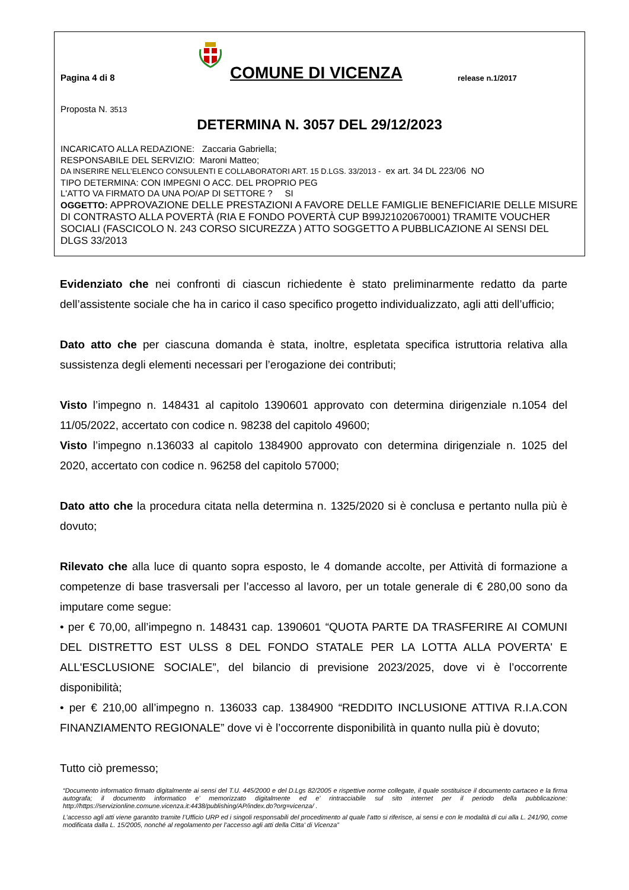Pagina 4 di 8
COMUNE DI VICENZA
release n.1/2017
Proposta N. 3513
DETERMINA N. 3057 DEL 29/12/2023
INCARICATO ALLA REDAZIONE: Zaccaria Gabriella;
RESPONSABILE DEL SERVIZIO: Maroni Matteo;
DA INSERIRE NELL’ELENCO CONSULENTI E COLLABORATORI ART. 15 D.LGS. 33/2013 - ex art. 34 DL 223/06 NO
TIPO DETERMINA: CON IMPEGNI O ACC. DEL PROPRIO PEG
L'ATTO VA FIRMATO DA UNA PO/AP DI SETTORE ? SI
OGGETTO: APPROVAZIONE DELLE PRESTAZIONI A FAVORE DELLE FAMIGLIE BENEFICIARIE DELLE MISURE DI CONTRASTO ALLA POVERTÀ (RIA E FONDO POVERTÀ CUP B99J21020670001) TRAMITE VOUCHER SOCIALI (FASCICOLO N. 243 CORSO SICUREZZA ) ATTO SOGGETTO A PUBBLICAZIONE AI SENSI DEL DLGS 33/2013
Evidenziato che nei confronti di ciascun richiedente è stato preliminarmente redatto da parte dell’assistente sociale che ha in carico il caso specifico progetto individualizzato, agli atti dell’ufficio;
Dato atto che per ciascuna domanda è stata, inoltre, espletata specifica istruttoria relativa alla sussistenza degli elementi necessari per l’erogazione dei contributi;
Visto l’impegno n. 148431 al capitolo 1390601 approvato con determina dirigenziale n.1054 del 11/05/2022, accertato con codice n. 98238 del capitolo 49600;
Visto l’impegno n.136033 al capitolo 1384900 approvato con determina dirigenziale n. 1025 del 2020, accertato con codice n. 96258 del capitolo 57000;
Dato atto che la procedura citata nella determina n. 1325/2020 si è conclusa e pertanto nulla più è dovuto;
Rilevato che alla luce di quanto sopra esposto, le 4 domande accolte, per Attività di formazione a competenze di base trasversali per l’accesso al lavoro, per un totale generale di € 280,00 sono da imputare come segue:
• per € 70,00, all’impegno n. 148431 cap. 1390601 “QUOTA PARTE DA TRASFERIRE AI COMUNI DEL DISTRETTO EST ULSS 8 DEL FONDO STATALE PER LA LOTTA ALLA POVERTA' E ALL'ESCLUSIONE SOCIALE”, del bilancio di previsione 2023/2025, dove vi è l’occorrente disponibilità;
• per € 210,00 all’impegno n. 136033 cap. 1384900 “REDDITO INCLUSIONE ATTIVA R.I.A.CON FINANZIAMENTO REGIONALE” dove vi è l’occorrente disponibilità in quanto nulla più è dovuto;
Tutto ciò premesso;
“Documento informatico firmato digitalmente ai sensi del T.U. 445/2000 e del D.Lgs 82/2005 e rispettive norme collegate, il quale sostituisce il documento cartaceo e la firma autografa; il documento informatico e’ memorizzato digitalmente ed e’ rintracciabile sul sito internet per il periodo della pubblicazione: http://https://servizionline.comune.vicenza.it:4438/publishing/AP/index.do?org=vicenza/ .
L’accesso agli atti viene garantito tramite l’Ufficio URP ed i singoli responsabili del procedimento al quale l’atto si riferisce, ai sensi e con le modalità di cui alla L. 241/90, come modificata dalla L. 15/2005, nonché al regolamento per l’accesso agli atti della Citta' di Vicenza”